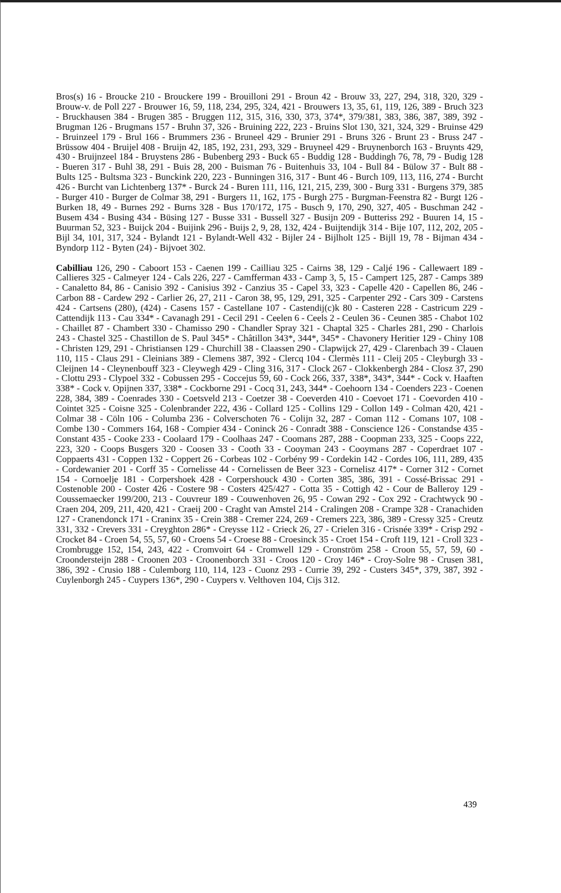Bros(s) 16 - Broucke 210 - Brouckere 199 - Brouilloni 291 - Broun 42 - Brouw 33, 227, 294, 318, 320, 329 - Brouw-v. de Poll 227 - Brouwer 16, 59, 118, 234, 295, 324, 421 - Brouwers 13, 35, 61, 119, 126, 389 - Bruch 323 - Bruckhausen 384 - Brugen 385 - Bruggen 112, 315, 316, 330, 373, 374*, 379/381, 383, 386, 387, 389, 392 - Brugman 126 - Brugmans 157 - Bruhn 37, 326 - Bruining 222, 223 - Bruins Slot 130, 321, 324, 329 - Bruinse 429 - Bruinzeel 179 - Brul 166 - Brummers 236 - Bruneel 429 - Brunier 291 - Bruns 326 - Brunt 23 - Bruss 247 - Brüssow 404 - Bruijel 408 - Bruijn 42, 185, 192, 231, 293, 329 - Bruyneel 429 - Bruynenborch 163 - Bruynts 429, 430 - Bruijnzeel 184 - Bruystens 286 - Bubenberg 293 - Buck 65 - Buddig 128 - Buddingh 76, 78, 79 - Budig 128 - Bueren 317 - Buhl 38, 291 - Buis 28, 200 - Buisman 76 - Buitenhuis 33, 104 - Bull 84 - Bülow 37 - Bult 88 - Bults 125 - Bultsma 323 - Bunckink 220, 223 - Bunningen 316, 317 - Bunt 46 - Burch 109, 113, 116, 274 - Burcht 426 - Burcht van Lichtenberg 137* - Burck 24 - Buren 111, 116, 121, 215, 239, 300 - Burg 331 - Burgens 379, 385 - Burger 410 - Burger de Colmar 38, 291 - Burgers 11, 162, 175 - Burgh 275 - Burgman-Feenstra 82 - Burgt 126 - Burken 18, 49 - Burnes 292 - Burns 328 - Bus 170/172, 175 - Busch 9, 170, 290, 327, 405 - Buschman 242 - Busem 434 - Busing 434 - Büsing 127 - Busse 331 - Bussell 327 - Busijn 209 - Butteriss 292 - Buuren 14, 15 - Buurman 52, 323 - Buijck 204 - Buijink 296 - Buijs 2, 9, 28, 132, 424 - Buijtendijk 314 - Bije 107, 112, 202, 205 - Bijl 34, 101, 317, 324 - Bylandt 121 - Bylandt-Well 432 - Bijler 24 - Bijlholt 125 - Bijll 19, 78 - Bijman 434 - Byndorp 112 - Byten (24) - Bijvoet 302.
Cabilliau 126, 290 - Caboort 153 - Caenen 199 - Cailliau 325 - Cairns 38, 129 - Caljé 196 - Callewaert 189 - Callieres 325 - Calmeyer 124 - Cals 226, 227 - Camfferman 433 - Camp 3, 5, 15 - Campert 125, 287 - Camps 389 - Canaletto 84, 86 - Canisio 392 - Canisius 392 - Canzius 35 - Capel 33, 323 - Capelle 420 - Capellen 86, 246 - Carbon 88 - Cardew 292 - Carlier 26, 27, 211 - Caron 38, 95, 129, 291, 325 - Carpenter 292 - Cars 309 - Carstens 424 - Cartsens (280), (424) - Casens 157 - Castellane 107 - Castendij(c)k 80 - Casteren 228 - Castricum 229 - Cattendijk 113 - Cau 334* - Cavanagh 291 - Cecil 291 - Ceelen 6 - Ceels 2 - Ceulen 36 - Ceunen 385 - Chabot 102 - Chaillet 87 - Chambert 330 - Chamisso 290 - Chandler Spray 321 - Chaptal 325 - Charles 281, 290 - Charlois 243 - Chastel 325 - Chastillon de S. Paul 345* - Châtillon 343*, 344*, 345* - Chavonery Heritier 129 - Chiny 108 - Christen 129, 291 - Christiansen 129 - Churchill 38 - Claassen 290 - Clapwijck 27, 429 - Clarenbach 39 - Clauen 110, 115 - Claus 291 - Cleinians 389 - Clemens 387, 392 - Clercq 104 - Clermès 111 - Cleij 205 - Cleyburgh 33 - Cleijnen 14 - Cleynenbouff 323 - Cleywegh 429 - Cling 316, 317 - Clock 267 - Clokkenbergh 284 - Closz 37, 290 - Clottu 293 - Clypoel 332 - Cobussen 295 - Coccejus 59, 60 - Cock 266, 337, 338*, 343*, 344* - Cock v. Haaften 338* - Cock v. Opijnen 337, 338* - Cockborne 291 - Cocq 31, 243, 344* - Coehoorn 134 - Coenders 223 - Coenen 228, 384, 389 - Coenrades 330 - Coetsveld 213 - Coetzer 38 - Coeverden 410 - Coevoet 171 - Coevorden 410 - Cointet 325 - Coisne 325 - Colenbrander 222, 436 - Collard 125 - Collins 129 - Collon 149 - Colman 420, 421 - Colmar 38 - Cöln 106 - Columba 236 - Colverschoten 76 - Colijn 32, 287 - Coman 112 - Comans 107, 108 - Combe 130 - Commers 164, 168 - Compier 434 - Coninck 26 - Conradt 388 - Conscience 126 - Constandse 435 - Constant 435 - Cooke 233 - Coolaard 179 - Coolhaas 247 - Coomans 287, 288 - Coopman 233, 325 - Coops 222, 223, 320 - Coops Busgers 320 - Coosen 33 - Cooth 33 - Cooyman 243 - Cooymans 287 - Coperdraet 107 - Coppaerts 431 - Coppen 132 - Coppert 26 - Corbeas 102 - Corbény 99 - Cordekin 142 - Cordes 106, 111, 289, 435 - Cordewanier 201 - Corff 35 - Cornelisse 44 - Cornelissen de Beer 323 - Cornelisz 417* - Corner 312 - Cornet 154 - Cornoelje 181 - Corpershoek 428 - Corpershouck 430 - Corten 385, 386, 391 - Cossé-Brissac 291 - Costenoble 200 - Coster 426 - Costere 98 - Costers 425/427 - Cotta 35 - Cottigh 42 - Cour de Balleroy 129 - Coussemaecker 199/200, 213 - Couvreur 189 - Couwenhoven 26, 95 - Cowan 292 - Cox 292 - Crachtwyck 90 - Craen 204, 209, 211, 420, 421 - Craeij 200 - Craght van Amstel 214 - Cralingen 208 - Crampe 328 - Cranachiden 127 - Cranendonck 171 - Craninx 35 - Crein 388 - Cremer 224, 269 - Cremers 223, 386, 389 - Cressy 325 - Creutz 331, 332 - Crevers 331 - Creyghton 286* - Creysse 112 - Crieck 26, 27 - Crielen 316 - Crisnée 339* - Crisp 292 - Crocket 84 - Croen 54, 55, 57, 60 - Croens 54 - Croese 88 - Croesinck 35 - Croet 154 - Croft 119, 121 - Croll 323 - Crombrugge 152, 154, 243, 422 - Cromvoirt 64 - Cromwell 129 - Cronström 258 - Croon 55, 57, 59, 60 - Croondersteijn 288 - Croonen 203 - Croonenborch 331 - Croos 120 - Croy 146* - Croy-Solre 98 - Crusen 381, 386, 392 - Crusio 188 - Culemborg 110, 114, 123 - Cuonz 293 - Currie 39, 292 - Custers 345*, 379, 387, 392 - Cuylenborgh 245 - Cuypers 136*, 290 - Cuypers v. Velthoven 104, Cijs 312.
439